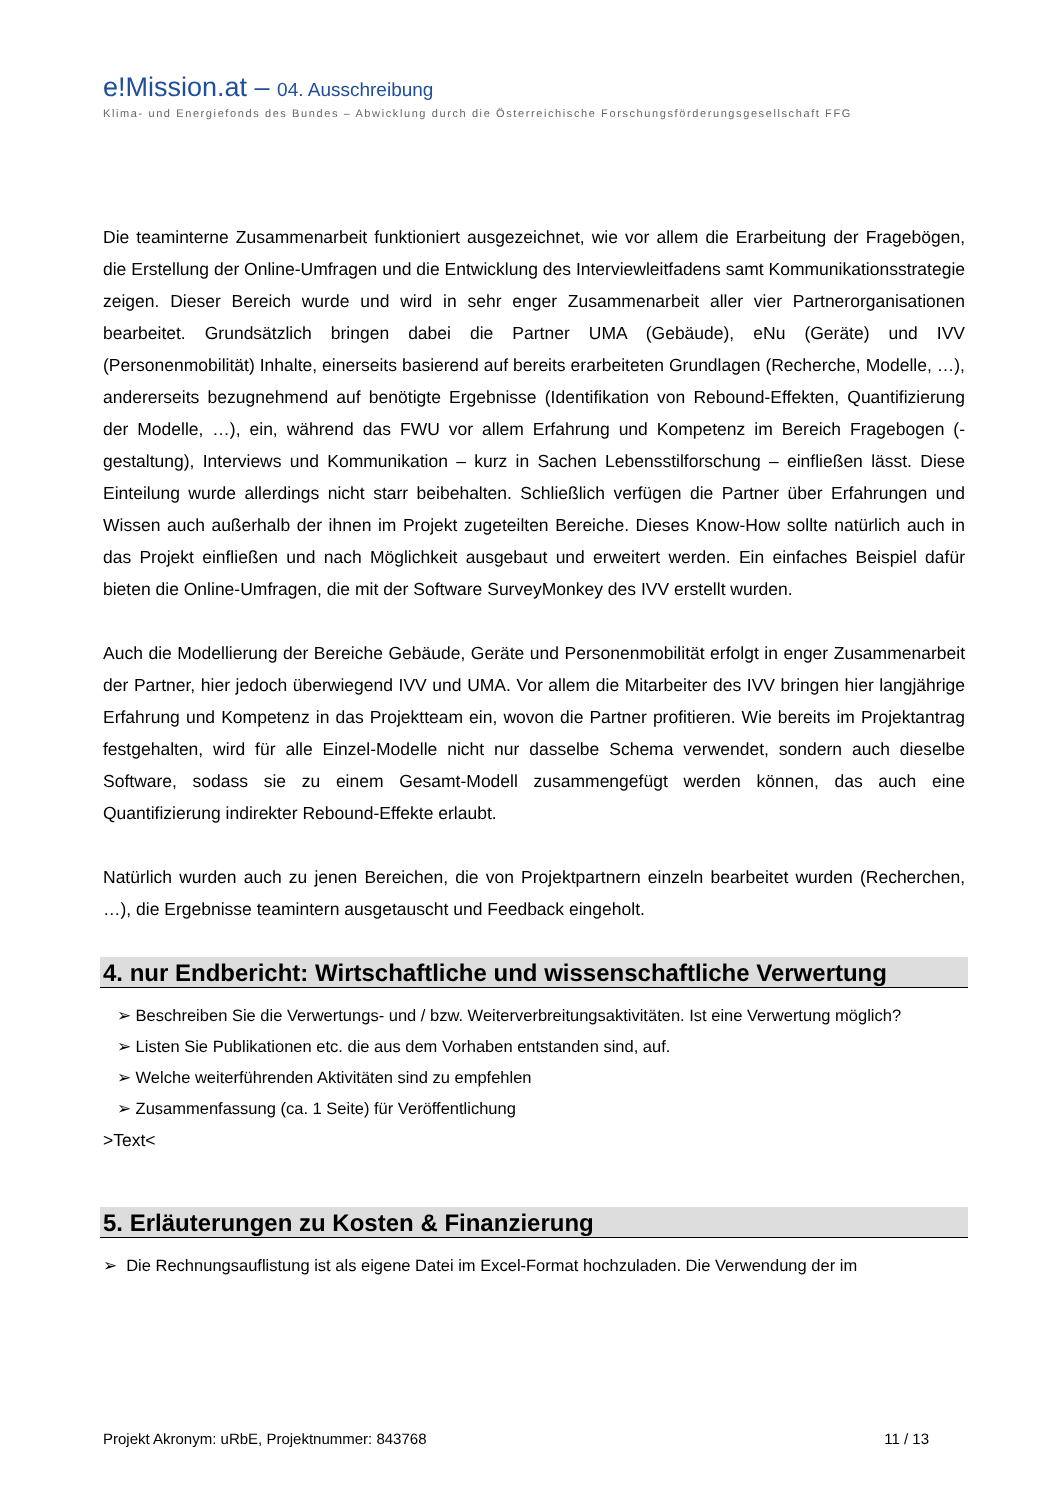e!Mission.at – 04. Ausschreibung
Klima- und Energiefonds des Bundes – Abwicklung durch die Österreichische Forschungsförderungsgesellschaft FFG
Die teaminterne Zusammenarbeit funktioniert ausgezeichnet, wie vor allem die Erarbeitung der Fragebögen, die Erstellung der Online-Umfragen und die Entwicklung des Interviewleitfadens samt Kommunikationsstrategie zeigen. Dieser Bereich wurde und wird in sehr enger Zusammenarbeit aller vier Partnerorganisationen bearbeitet. Grundsätzlich bringen dabei die Partner UMA (Gebäude), eNu (Geräte) und IVV (Personenmobilität) Inhalte, einerseits basierend auf bereits erarbeiteten Grundlagen (Recherche, Modelle, …), andererseits bezugnehmend auf benötigte Ergebnisse (Identifikation von Rebound-Effekten, Quantifizierung der Modelle, …), ein, während das FWU vor allem Erfahrung und Kompetenz im Bereich Fragebogen (-gestaltung), Interviews und Kommunikation – kurz in Sachen Lebensstilforschung – einfließen lässt. Diese Einteilung wurde allerdings nicht starr beibehalten. Schließlich verfügen die Partner über Erfahrungen und Wissen auch außerhalb der ihnen im Projekt zugeteilten Bereiche. Dieses Know-How sollte natürlich auch in das Projekt einfließen und nach Möglichkeit ausgebaut und erweitert werden. Ein einfaches Beispiel dafür bieten die Online-Umfragen, die mit der Software SurveyMonkey des IVV erstellt wurden.
Auch die Modellierung der Bereiche Gebäude, Geräte und Personenmobilität erfolgt in enger Zusammenarbeit der Partner, hier jedoch überwiegend IVV und UMA. Vor allem die Mitarbeiter des IVV bringen hier langjährige Erfahrung und Kompetenz in das Projektteam ein, wovon die Partner profitieren. Wie bereits im Projektantrag festgehalten, wird für alle Einzel-Modelle nicht nur dasselbe Schema verwendet, sondern auch dieselbe Software, sodass sie zu einem Gesamt-Modell zusammengefügt werden können, das auch eine Quantifizierung indirekter Rebound-Effekte erlaubt.
Natürlich wurden auch zu jenen Bereichen, die von Projektpartnern einzeln bearbeitet wurden (Recherchen, …), die Ergebnisse teamintern ausgetauscht und Feedback eingeholt.
4. nur Endbericht: Wirtschaftliche und wissenschaftliche Verwertung
➢ Beschreiben Sie die Verwertungs- und / bzw. Weiterverbreitungsaktivitäten. Ist eine Verwertung möglich?
➢ Listen Sie Publikationen etc. die aus dem Vorhaben entstanden sind, auf.
➢ Welche weiterführenden Aktivitäten sind zu empfehlen
➢ Zusammenfassung (ca. 1 Seite) für Veröffentlichung
>Text<
5. Erläuterungen zu Kosten & Finanzierung
➢ Die Rechnungsauflistung ist als eigene Datei im Excel-Format hochzuladen. Die Verwendung der im
Projekt Akronym: uRbE, Projektnummer: 843768 11 / 13